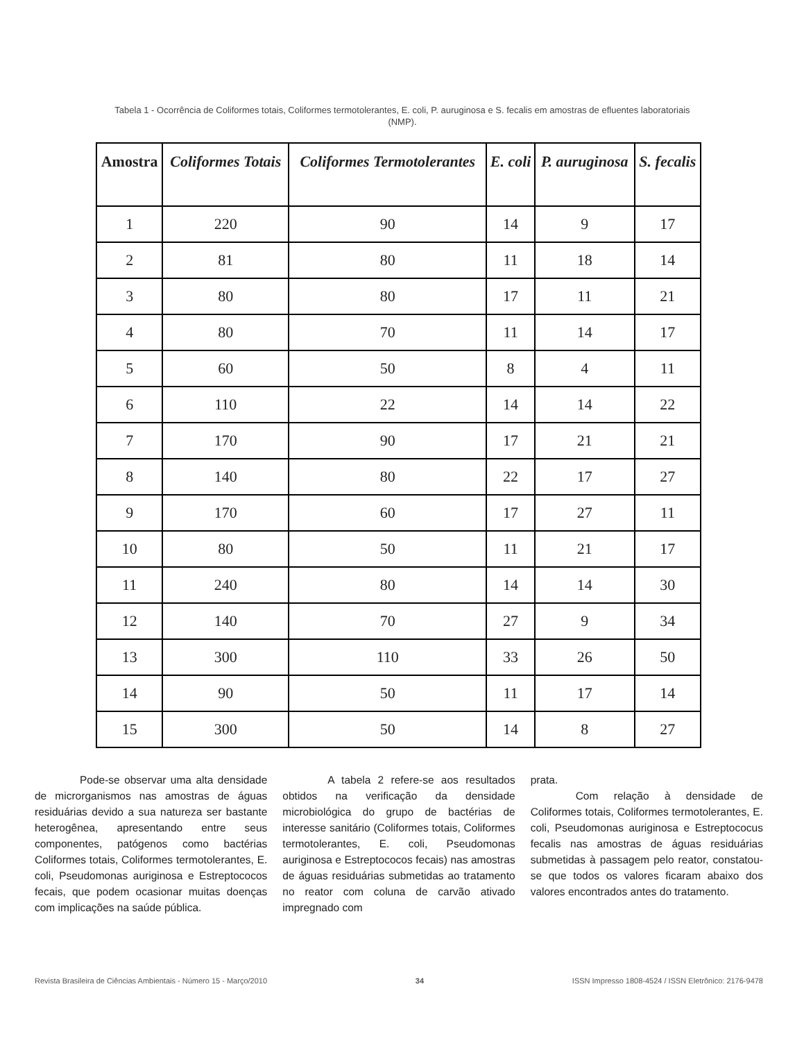Tabela 1 - Ocorrência de Coliformes totais, Coliformes termotolerantes, E. coli, P. auruginosa e S. fecalis em amostras de efluentes laboratoriais (NMP).
| Amostra | Coliformes Totais | Coliformes Termotolerantes | E. coli | P. auruginosa | S. fecalis |
| --- | --- | --- | --- | --- | --- |
| 1 | 220 | 90 | 14 | 9 | 17 |
| 2 | 81 | 80 | 11 | 18 | 14 |
| 3 | 80 | 80 | 17 | 11 | 21 |
| 4 | 80 | 70 | 11 | 14 | 17 |
| 5 | 60 | 50 | 8 | 4 | 11 |
| 6 | 110 | 22 | 14 | 14 | 22 |
| 7 | 170 | 90 | 17 | 21 | 21 |
| 8 | 140 | 80 | 22 | 17 | 27 |
| 9 | 170 | 60 | 17 | 27 | 11 |
| 10 | 80 | 50 | 11 | 21 | 17 |
| 11 | 240 | 80 | 14 | 14 | 30 |
| 12 | 140 | 70 | 27 | 9 | 34 |
| 13 | 300 | 110 | 33 | 26 | 50 |
| 14 | 90 | 50 | 11 | 17 | 14 |
| 15 | 300 | 50 | 14 | 8 | 27 |
Pode-se observar uma alta densidade de microrganismos nas amostras de águas residuárias devido a sua natureza ser bastante heterogênea, apresentando entre seus componentes, patógenos como bactérias Coliformes totais, Coliformes termotolerantes, E. coli, Pseudomonas auriginosa e Estreptococos fecais, que podem ocasionar muitas doenças com implicações na saúde pública.
A tabela 2 refere-se aos resultados obtidos na verificação da densidade microbiológica do grupo de bactérias de interesse sanitário (Coliformes totais, Coliformes termotolerantes, E. coli, Pseudomonas auriginosa e Estreptococos fecais) nas amostras de águas residuárias submetidas ao tratamento no reator com coluna de carvão ativado impregnado com
prata.
Com relação à densidade de Coliformes totais, Coliformes termotolerantes, E. coli, Pseudomonas auriginosa e Estreptococus fecalis nas amostras de águas residuárias submetidas à passagem pelo reator, constatou-se que todos os valores ficaram abaixo dos valores encontrados antes do tratamento.
Revista Brasileira de Ciências Ambientais - Número 15 - Março/2010 34 ISSN Impresso 1808-4524 / ISSN Eletrônico: 2176-9478